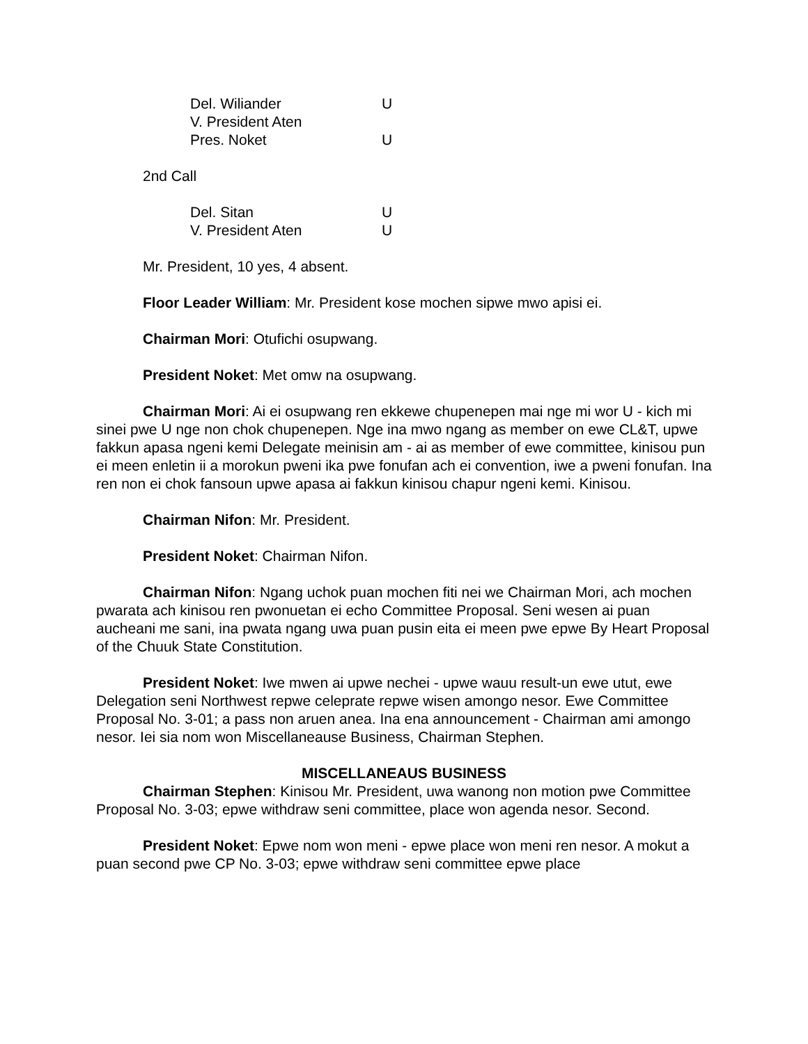| Del. Wiliander | U |
| V. President Aten | |
| Pres. Noket | U |
2nd Call
| Del. Sitan | U |
| V. President Aten | U |
Mr. President, 10 yes, 4 absent.
Floor Leader William: Mr. President kose mochen sipwe mwo apisi ei.
Chairman Mori: Otufichi osupwang.
President Noket: Met omw na osupwang.
Chairman Mori: Ai ei osupwang ren ekkewe chupenepen mai nge mi wor U - kich mi sinei pwe U nge non chok chupenepen. Nge ina mwo ngang as member on ewe CL&T, upwe fakkun apasa ngeni kemi Delegate meinisin am - ai as member of ewe committee, kinisou pun ei meen enletin ii a morokun pweni ika pwe fonufan ach ei convention, iwe a pweni fonufan. Ina ren non ei chok fansoun upwe apasa ai fakkun kinisou chapur ngeni kemi. Kinisou.
Chairman Nifon: Mr. President.
President Noket: Chairman Nifon.
Chairman Nifon: Ngang uchok puan mochen fiti nei we Chairman Mori, ach mochen pwarata ach kinisou ren pwonuetan ei echo Committee Proposal. Seni wesen ai puan aucheani me sani, ina pwata ngang uwa puan pusin eita ei meen pwe epwe By Heart Proposal of the Chuuk State Constitution.
President Noket: Iwe mwen ai upwe nechei - upwe wauu result-un ewe utut, ewe Delegation seni Northwest repwe celeprate repwe wisen amongo nesor. Ewe Committee Proposal No. 3-01; a pass non aruen anea. Ina ena announcement - Chairman ami amongo nesor. Iei sia nom won Miscellaneause Business, Chairman Stephen.
MISCELLANEAUS BUSINESS
Chairman Stephen: Kinisou Mr. President, uwa wanong non motion pwe Committee Proposal No. 3-03; epwe withdraw seni committee, place won agenda nesor. Second.
President Noket: Epwe nom won meni - epwe place won meni ren nesor. A mokut a puan second pwe CP No. 3-03; epwe withdraw seni committee epwe place